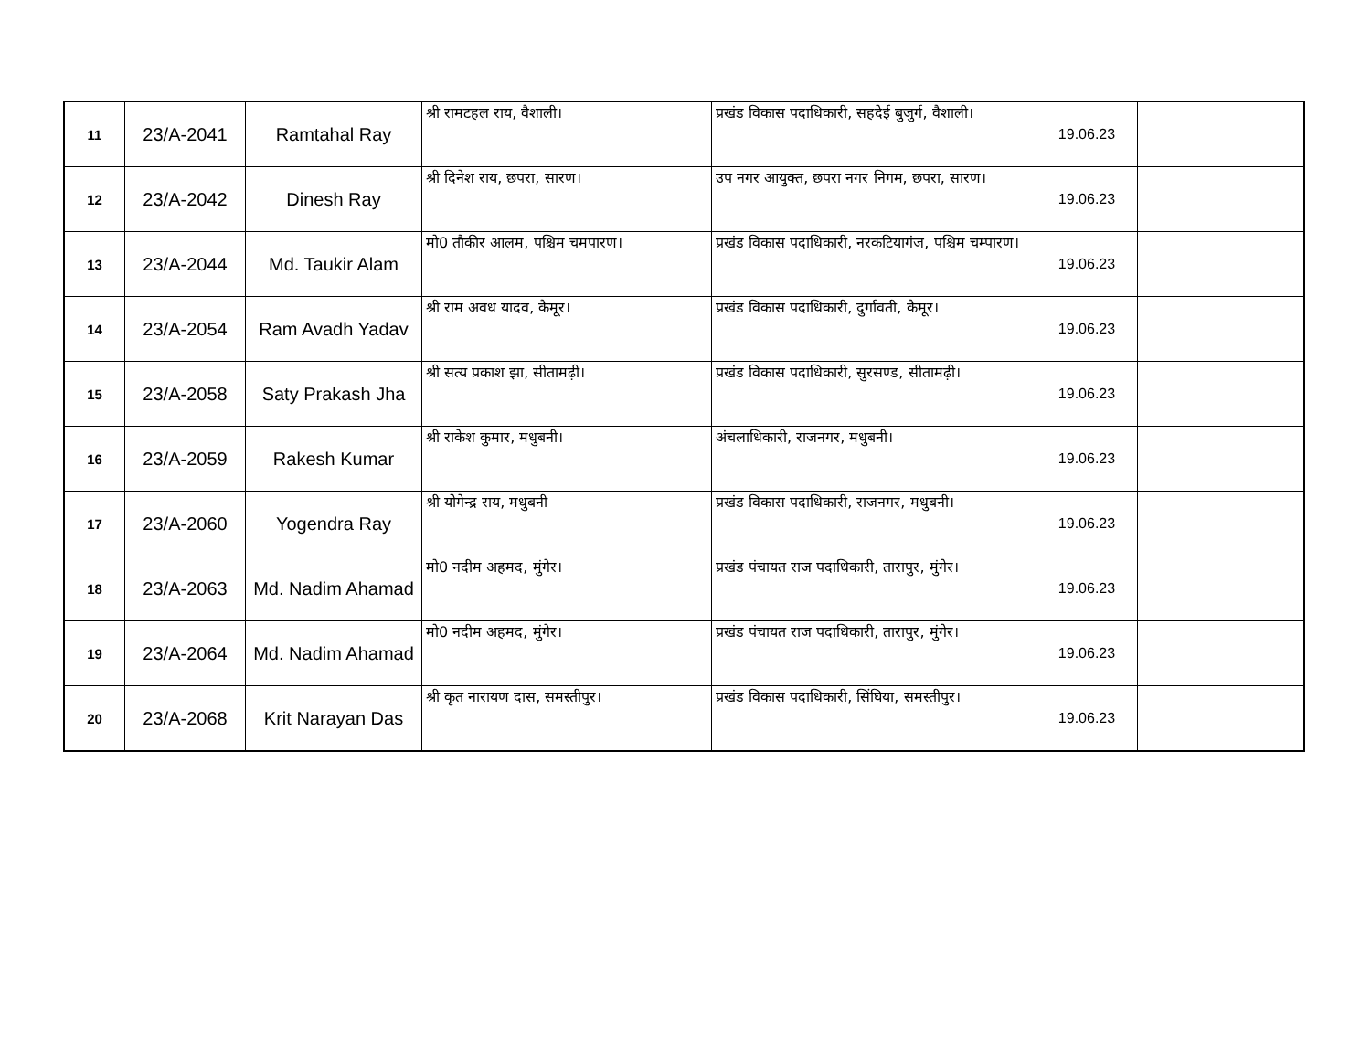| 11 | 23/A-2041 | Ramtahal Ray | श्री रामटहल राय, वैशाली। | प्रखंड विकास पदाधिकारी, सहदेई बुजुर्ग, वैशाली। | 19.06.23 | |
| 12 | 23/A-2042 | Dinesh Ray | श्री दिनेश राय, छपरा, सारण। | उप नगर आयुक्त, छपरा नगर निगम, छपरा, सारण। | 19.06.23 | |
| 13 | 23/A-2044 | Md. Taukir Alam | मो0 तौकीर आलम, पश्चिम चमपारण। | प्रखंड विकास पदाधिकारी, नरकटियागंज, पश्चिम चम्पारण। | 19.06.23 | |
| 14 | 23/A-2054 | Ram Avadh Yadav | श्री राम अवध यादव, कैमूर। | प्रखंड विकास पदाधिकारी, दुर्गावती, कैमूर। | 19.06.23 | |
| 15 | 23/A-2058 | Saty Prakash Jha | श्री सत्य प्रकाश झा, सीतामढ़ी। | प्रखंड विकास पदाधिकारी, सुरसण्ड, सीतामढ़ी। | 19.06.23 | |
| 16 | 23/A-2059 | Rakesh Kumar | श्री राकेश कुमार, मधुबनी। | अंचलाधिकारी, राजनगर, मधुबनी। | 19.06.23 | |
| 17 | 23/A-2060 | Yogendra Ray | श्री योगेन्द्र राय, मधुबनी | प्रखंड विकास पदाधिकारी, राजनगर, मधुबनी। | 19.06.23 | |
| 18 | 23/A-2063 | Md. Nadim Ahamad | मो0 नदीम अहमद, मुंगेर। | प्रखंड पंचायत राज पदाधिकारी, तारापुर, मुंगेर। | 19.06.23 | |
| 19 | 23/A-2064 | Md. Nadim Ahamad | मो0 नदीम अहमद, मुंगेर। | प्रखंड पंचायत राज पदाधिकारी, तारापुर, मुंगेर। | 19.06.23 | |
| 20 | 23/A-2068 | Krit Narayan Das | श्री कृत नारायण दास, समस्तीपुर। | प्रखंड विकास पदाधिकारी, सिंघिया, समस्तीपुर। | 19.06.23 | |